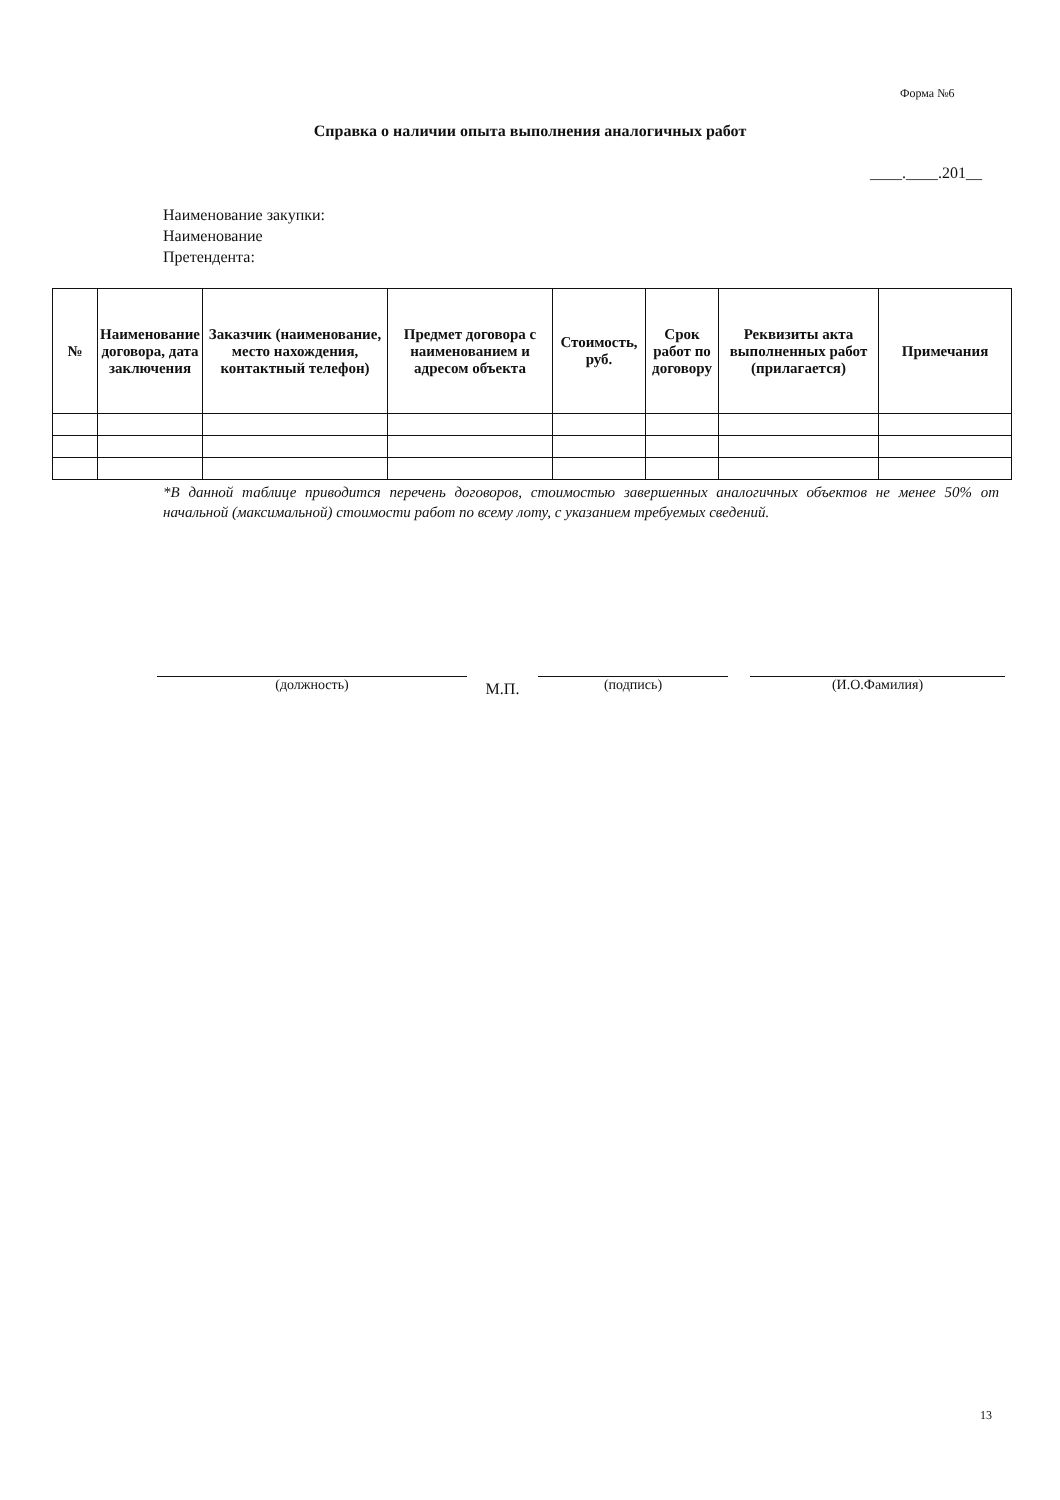Форма №6
Справка о наличии опыта выполнения аналогичных работ
____.____.201__
Наименование закупки:
Наименование
Претендента:
| № | Наименование договора, дата заключения | Заказчик (наименование, место нахождения, контактный телефон) | Предмет договора с наименованием и адресом объекта | Стоимость, руб. | Срок работ по договору | Реквизиты акта выполненных работ (прилагается) | Примечания |
| --- | --- | --- | --- | --- | --- | --- | --- |
*В данной таблице приводится перечень договоров, стоимостью завершенных аналогичных объектов не менее 50% от начальной (максимальной) стоимости работ по всему лоту, с указанием требуемых сведений.
(должность) М.П. (подпись) (И.О.Фамилия)
13